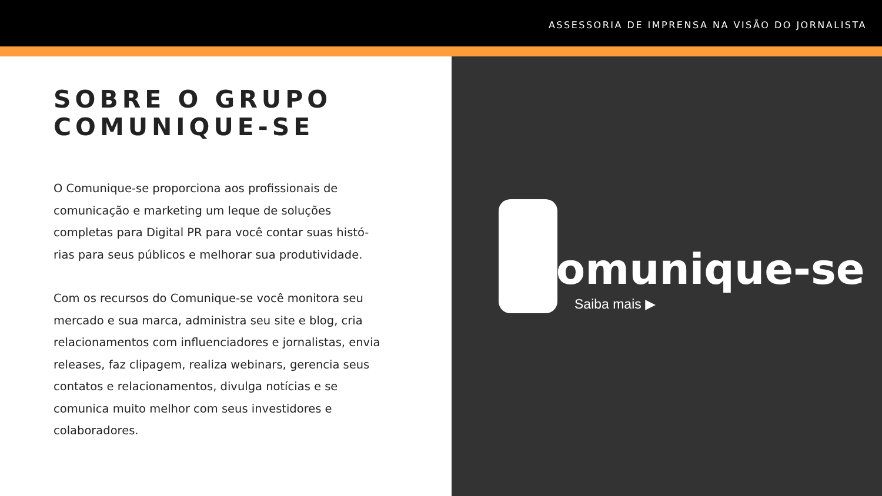ASSESSORIA DE IMPRENSA NA VISÃO DO JORNALISTA
SOBRE O GRUPO
COMUNIQUE-SE
O Comunique-se proporciona aos profissionais de comunicação e marketing um leque de soluções completas para Digital PR para você contar suas histó-rias para seus públicos e melhorar sua produtividade.
Com os recursos do Comunique-se você monitora seu mercado e sua marca, administra seu site e blog, cria relacionamentos com influenciadores e jornalistas, envia releases, faz clipagem, realiza webinars, gerencia seus contatos e relacionamentos, divulga notícias e se comunica muito melhor com seus investidores e colaboradores.
comunique-se
Saiba mais ▶